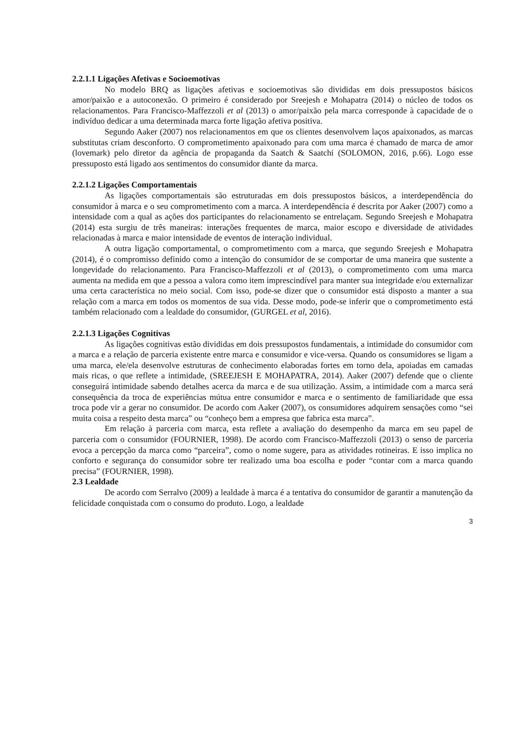2.2.1.1 Ligações Afetivas e Socioemotivas
No modelo BRQ as ligações afetivas e socioemotivas são divididas em dois pressupostos básicos amor/paixão e a autoconexão. O primeiro é considerado por Sreejesh e Mohapatra (2014) o núcleo de todos os relacionamentos. Para Francisco-Maffezzoli et al (2013) o amor/paixão pela marca corresponde à capacidade de o indivíduo dedicar a uma determinada marca forte ligação afetiva positiva.
Segundo Aaker (2007) nos relacionamentos em que os clientes desenvolvem laços apaixonados, as marcas substitutas criam desconforto. O comprometimento apaixonado para com uma marca é chamado de marca de amor (lovemark) pelo diretor da agência de propaganda da Saatch & Saatchi (SOLOMON, 2016, p.66). Logo esse pressuposto está ligado aos sentimentos do consumidor diante da marca.
2.2.1.2 Ligações Comportamentais
As ligações comportamentais são estruturadas em dois pressupostos básicos, a interdependência do consumidor à marca e o seu comprometimento com a marca. A interdependência é descrita por Aaker (2007) como a intensidade com a qual as ações dos participantes do relacionamento se entrelaçam. Segundo Sreejesh e Mohapatra (2014) esta surgiu de três maneiras: interações frequentes de marca, maior escopo e diversidade de atividades relacionadas à marca e maior intensidade de eventos de interação individual.
A outra ligação comportamental, o comprometimento com a marca, que segundo Sreejesh e Mohapatra (2014), é o compromisso definido como a intenção do consumidor de se comportar de uma maneira que sustente a longevidade do relacionamento. Para Francisco-Maffezzoli et al (2013), o comprometimento com uma marca aumenta na medida em que a pessoa a valora como item imprescindível para manter sua integridade e/ou externalizar uma certa característica no meio social. Com isso, pode-se dizer que o consumidor está disposto a manter a sua relação com a marca em todos os momentos de sua vida. Desse modo, pode-se inferir que o comprometimento está também relacionado com a lealdade do consumidor, (GURGEL et al, 2016).
2.2.1.3 Ligações Cognitivas
As ligações cognitivas estão divididas em dois pressupostos fundamentais, a intimidade do consumidor com a marca e a relação de parceria existente entre marca e consumidor e vice-versa. Quando os consumidores se ligam a uma marca, ele/ela desenvolve estruturas de conhecimento elaboradas fortes em torno dela, apoiadas em camadas mais ricas, o que reflete a intimidade, (SREEJESH E MOHAPATRA, 2014). Aaker (2007) defende que o cliente conseguirá intimidade sabendo detalhes acerca da marca e de sua utilização. Assim, a intimidade com a marca será consequência da troca de experiências mútua entre consumidor e marca e o sentimento de familiaridade que essa troca pode vir a gerar no consumidor. De acordo com Aaker (2007), os consumidores adquirem sensações como “sei muita coisa a respeito desta marca” ou “conheço bem a empresa que fabrica esta marca”.
Em relação à parceria com marca, esta reflete a avaliação do desempenho da marca em seu papel de parceria com o consumidor (FOURNIER, 1998). De acordo com Francisco-Maffezzoli (2013) o senso de parceria evoca a percepção da marca como “parceira”, como o nome sugere, para as atividades rotineiras. E isso implica no conforto e segurança do consumidor sobre ter realizado uma boa escolha e poder “contar com a marca quando precisa” (FOURNIER, 1998).
2.3 Lealdade
De acordo com Serralvo (2009) a lealdade à marca é a tentativa do consumidor de garantir a manutenção da felicidade conquistada com o consumo do produto. Logo, a lealdade
3